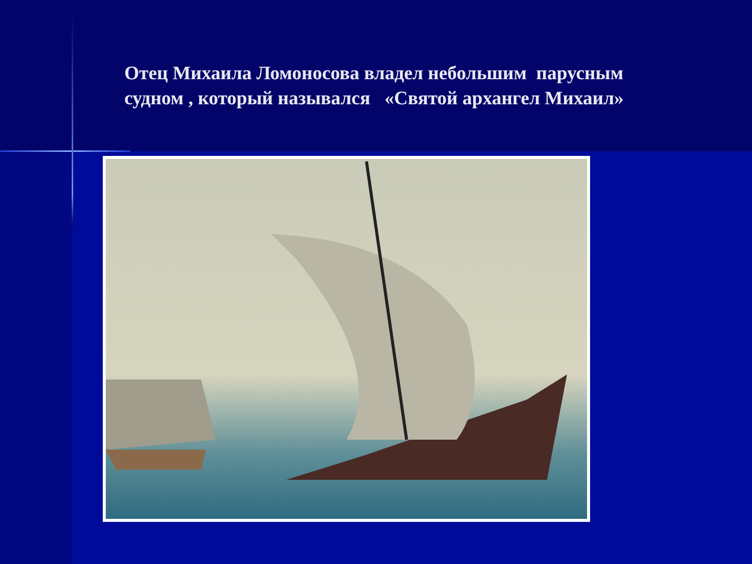Отец Михаила Ломоносова владел небольшим парусным судном , который назывался «Святой архангел Михаил»